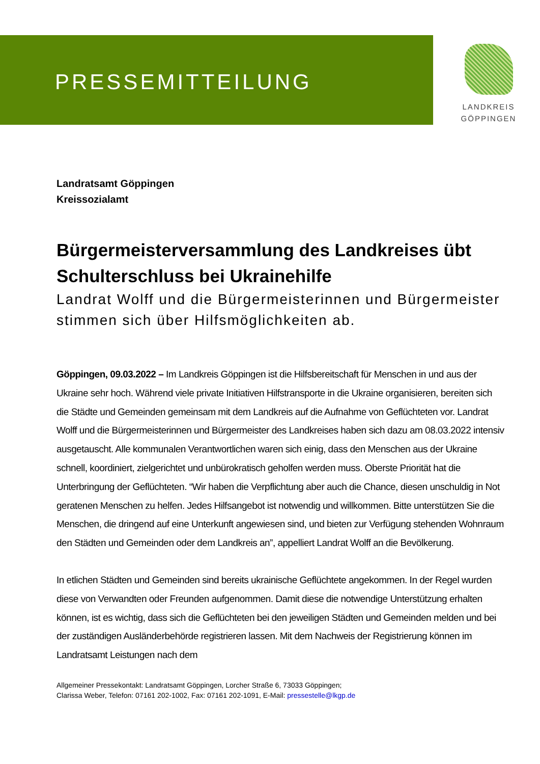PRESSEMITTEILUNG
LANDKREIS
GÖPPINGEN
Landratsamt Göppingen
Kreissozialamt
Bürgermeisterversammlung des Landkreises übt Schulterschluss bei Ukrainehilfe
Landrat Wolff und die Bürgermeisterinnen und Bürgermeister stimmen sich über Hilfsmöglichkeiten ab.
Göppingen, 09.03.2022 – Im Landkreis Göppingen ist die Hilfsbereitschaft für Menschen in und aus der Ukraine sehr hoch. Während viele private Initiativen Hilfstransporte in die Ukraine organisieren, bereiten sich die Städte und Gemeinden gemeinsam mit dem Landkreis auf die Aufnahme von Geflüchteten vor. Landrat Wolff und die Bürgermeisterinnen und Bürgermeister des Landkreises haben sich dazu am 08.03.2022 intensiv ausgetauscht. Alle kommunalen Verantwortlichen waren sich einig, dass den Menschen aus der Ukraine schnell, koordiniert, zielgerichtet und unbürokratisch geholfen werden muss. Oberste Priorität hat die Unterbringung der Geflüchteten. “Wir haben die Verpflichtung aber auch die Chance, diesen unschuldig in Not geratenen Menschen zu helfen. Jedes Hilfsangebot ist notwendig und willkommen. Bitte unterstützen Sie die Menschen, die dringend auf eine Unterkunft angewiesen sind, und bieten zur Verfügung stehenden Wohnraum den Städten und Gemeinden oder dem Landkreis an”, appelliert Landrat Wolff an die Bevölkerung.
In etlichen Städten und Gemeinden sind bereits ukrainische Geflüchtete angekommen. In der Regel wurden diese von Verwandten oder Freunden aufgenommen. Damit diese die notwendige Unterstützung erhalten können, ist es wichtig, dass sich die Geflüchteten bei den jeweiligen Städten und Gemeinden melden und bei der zuständigen Ausländerbehörde registrieren lassen. Mit dem Nachweis der Registrierung können im Landratsamt Leistungen nach dem
Allgemeiner Pressekontakt: Landratsamt Göppingen, Lorcher Straße 6, 73033 Göppingen;
Clarissa Weber, Telefon: 07161 202-1002, Fax: 07161 202-1091, E-Mail: pressestelle@lkgp.de